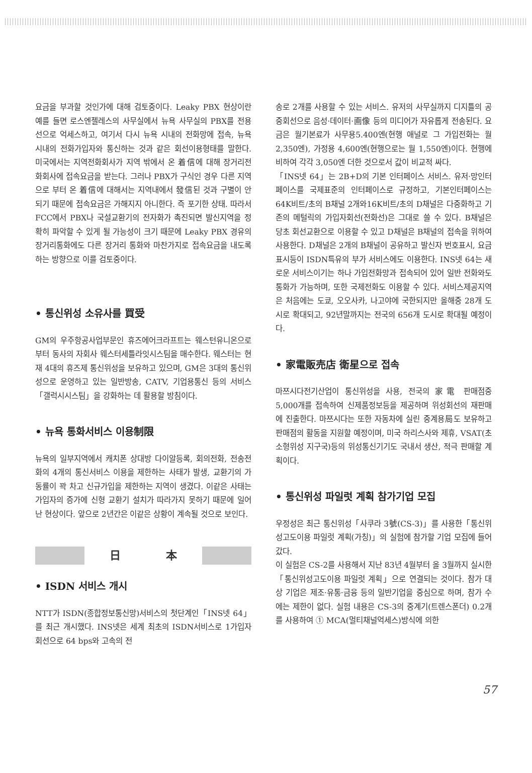요금을 부과할 것인가에 대해 검토중이다. Leaky PBX 현상이란 예를 들면 로스엔젤레스의 사무실에서 뉴욕 사무실의 PBX를 전용선으로 억세스하고, 여기서 다시 뉴욕 시내의 전화망에 접속, 뉴욕 시내의 전화가입자와 통신하는 것과 같은 회선이용형태를 말한다. 미국에서는 지역전화회사가 지역 밖에서 온 着信에 대해 장거리전화회사에 접속요금을 받는다. 그러나 PBX가 구식인 경우 다른 지역으로 부터 온 着信에 대해서는 지역내에서 發信된 것과 구별이 안되기 때문에 접속요금은 가해지지 아니한다. 즉 포기한 상태. 따라서 FCC에서 PBX나 국설교환기의 전자화가 촉진되면 발신지역을 정확히 파악할 수 있게 될 가능성이 크기 때문에 Leaky PBX 경유의 장거리통화에도 다른 장거리 통화와 마찬가지로 접속요금을 내도록 하는 방향으로 이를 검토중이다.
• 통신위성 소유사를 買受
GM의 우주항공사업부문인 휴즈에어크라프트는 웨스턴유니온으로부터 동사의 자회사 웨스터세틀라잇시스팀을 매수한다. 웨스터는 현재 4대의 휴즈제 통신위성을 보유하고 있으며, GM은 3대의 통신위성으로 운영하고 있는 일반방송, CATV, 기업용통신 등의 서비스「갤럭시시스팀」을 강화하는 데 활용할 방침이다.
• 뉴욕 통화서비스 이용制限
뉴욕의 일부지역에서 캐치폰 상대방 다이알등록, 회의전화, 전송전화의 4개의 통신서비스 이용을 제한하는 사태가 발생, 교환기의 가동률이 꽉 차고 신규가입을 제한하는 지역이 생겼다. 이같은 사태는 가입자의 증가에 신형 교환기 설치가 따라가지 못하기 때문에 일어난 현상이다. 앞으로 2년간은 이같은 상황이 계속될 것으로 보인다.
日本
• ISDN 서비스 개시
NTT가 ISDN(종합정보통신망)서비스의 첫단계인「INS넷 64」를 최근 개시했다. INS넷은 세계 최초의 ISDN서비스로 1가입자회선으로 64 bps와 고속의 전
송로 2개를 사용할 수 있는 서비스. 유저의 사무실까지 디지틀의 공중회선으로 음성·데이터·画像 등의 미디어가 자유롭게 전송된다. 요금은 월기본료가 사무용5.400엔(현행 애널로 그 가입전화는 월 2,350엔), 가정용 4,600엔(현행으로는 월 1,550엔)이다. 현행에 비하여 각각 3,050엔 더한 것으로서 값이 비교적 싸다.
「INS넷 64」는 2B+D의 기본 인터페이스 서비스. 유저·망인터페이스를 국제표준의 인터페이스로 규정하고, 기본인터페이스는 64K비트/초의 B채널 2개와16K비트/초의 D채널은 다중화하고 기존의 메털릭의 가입자회선(전화선)은 그대로 쓸 수 있다. B채널은 당초 회선교환으로 이용할 수 있고 D채널은 B채널의 접속을 위하여 사용한다. D채널은 2개의 B채널이 공유하고 발신자 번호표시, 요금표시등이 ISDN특유의 부가 서비스에도 이용한다. INS넷 64는 새로운 서비스이기는 하나 가입전화망과 접속되어 있어 일반 전화와도 통화가 가능하며, 또한 국제전화도 이용할 수 있다. 서비스제공지역은 처음에는 도쿄, 오오사카, 나고야에 국한되지만 올해중 28개 도시로 확대되고, 92년말까지는 전국의 656개 도시로 확대될 예정이다.
• 家電販売店 衛星으로 접속
마쯔시다전기산업이 통신위성을 사용, 전국의 家電 판매점중 5,000개를 접속하여 신제품정보등을 제공하며 위성회선의 재판매에 진출한다. 마쯔시다는 또한 자동차에 실린 중계용局도 보유하고 판매점의 활동을 지원할 예정이며, 미국 하리스사와 제휴, VSAT(초소형위성 지구국)등의 위성통신기기도 국내서 생산, 적극 판매할 계획이다.
• 통신위성 파일럿 계획 참가기업 모집
우정성은 최근 통신위성「사쿠라 3號(CS-3)」를 사용한「통신위성고도이용 파일럿 계획(가칭)」의 실험에 참가할 기업 모집에 들어갔다.
이 실험은 CS-2를 사용해서 지난 83년 4월부터 올 3월까지 실시한「통신위성고도이용 파일럿 계획」으로 연결되는 것이다. 참가 대상 기업은 제조·유통·금융 등의 일반기업을 중심으로 하며, 참가 수에는 제한이 없다. 실험 내용은 CS-3의 중계기(트렌스폰더) 0.2개를 사용하여 ① MCA(멀티채널억세스)방식에 의한
57